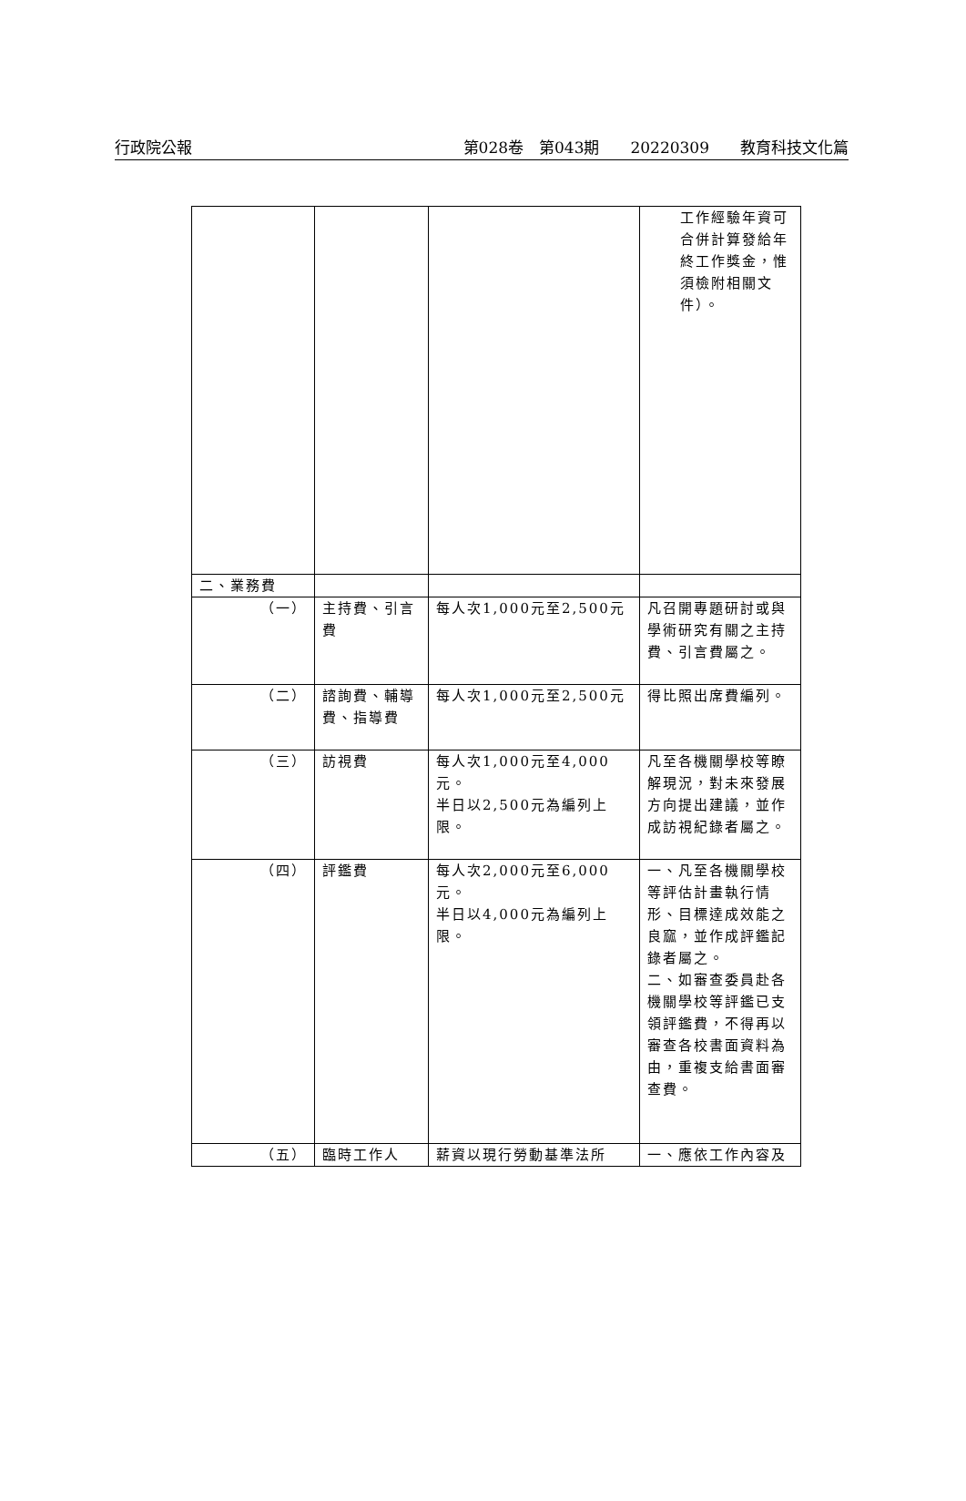行政院公報 第028卷　第043期　　20220309　　教育科技文化篇
| | | | 工作經驗年資可合併計算發給年終工作獎金，惟須檢附相關文件）。 |
| 二、業務費 | | | |
| （一） | 主持費、引言費 | 每人次1,000元至2,500元 | 凡召開專題研討或與學術研究有關之主持費、引言費屬之。 |
| （二） | 諮詢費、輔導費、指導費 | 每人次1,000元至2,500元 | 得比照出席費編列。 |
| （三） | 訪視費 | 每人次1,000元至4,000元。 半日以2,500元為編列上限。 | 凡至各機關學校等瞭解現況，對未來發展方向提出建議，並作成訪視紀錄者屬之。 |
| （四） | 評鑑費 | 每人次2,000元至6,000元。 半日以4,000元為編列上限。 | 一、凡至各機關學校等評估計畫執行情形、目標達成效能之良窳，並作成評鑑記錄者屬之。 二、如審查委員赴各機關學校等評鑑已支領評鑑費，不得再以審查各校書面資料為由，重複支給書面審查費。 |
| （五） | 臨時工作人 | 薪資以現行勞動基準法所 | 一、應依工作內容及 |